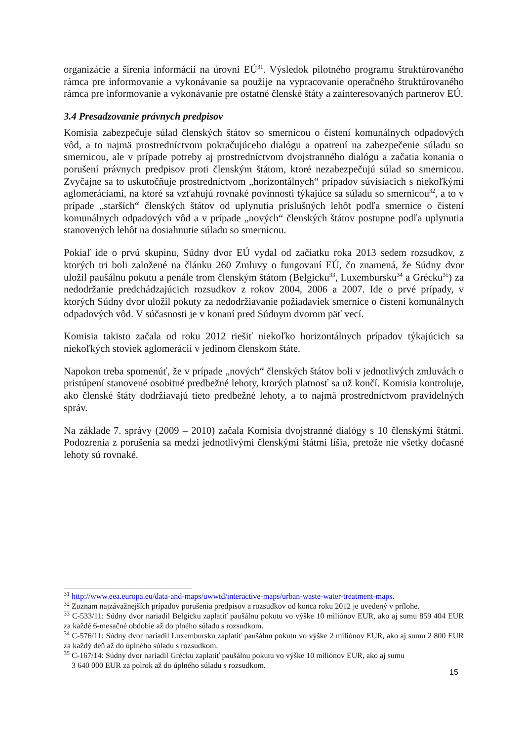organizácie a šírenia informácií na úrovni EÚ<sup>31</sup>. Výsledok pilotného programu štruktúrovaného rámca pre informovanie a vykonávanie sa použije na vypracovanie operačného štruktúrovaného rámca pre informovanie a vykonávanie pre ostatné členské štáty a zainteresovaných partnerov EÚ.
3.4 Presadzovanie právnych predpisov
Komisia zabezpečuje súlad členských štátov so smernicou o čistení komunálnych odpadových vôd, a to najmä prostredníctvom pokračujúceho dialógu a opatrení na zabezpečenie súladu so smernicou, ale v prípade potreby aj prostredníctvom dvojstranného dialógu a začatia konania o porušení právnych predpisov proti členským štátom, ktoré nezabezpečujú súlad so smernicou. Zvyčajne sa to uskutočňuje prostredníctvom „horizontálnych“ prípadov súvisiacich s niekoľkými aglomeráciami, na ktoré sa vzťahujú rovnaké povinnosti týkajúce sa súladu so smernicou<sup>32</sup>, a to v prípade „starších“ členských štátov od uplynutia príslušných lehôt podľa smernice o čistení komunálnych odpadových vôd a v prípade „nových“ členských štátov postupne podľa uplynutia stanovených lehôt na dosiahnutie súladu so smernicou.
Pokiaľ ide o prvú skupinu, Súdny dvor EÚ vydal od začiatku roka 2013 sedem rozsudkov, z ktorých tri boli založené na článku 260 Zmluvy o fungovaní EÚ, čo znamená, že Súdny dvor uložil paušálnu pokutu a penále trom členským štátom (Belgicku<sup>33</sup>, Luxembursku<sup>34</sup> a Grécku<sup>35</sup>) za nedodržanie predchádzajúcich rozsudkov z rokov 2004, 2006 a 2007. Ide o prvé prípady, v ktorých Súdny dvor uložil pokuty za nedodržiavanie požiadaviek smernice o čistení komunálnych odpadových vôd. V súčasnosti je v konaní pred Súdnym dvorom päť vecí.
Komisia takisto začala od roku 2012 riešiť niekoľko horizontálnych prípadov týkajúcich sa niekoľkých stoviek aglomerácií v jedinom členskom štáte.
Napokon treba spomenúť, že v prípade „nových“ členských štátov boli v jednotlivých zmluvách o pristúpení stanovené osobitné predbežné lehoty, ktorých platnosť sa už končí. Komisia kontroluje, ako členské štáty dodržiavajú tieto predbežné lehoty, a to najmä prostredníctvom pravidelných správ.
Na základe 7. správy (2009 – 2010) začala Komisia dvojstranné dialógy s 10 členskými štátmi. Podozrenia z porušenia sa medzi jednotlivými členskými štátmi líšia, pretože nie všetky dočasné lehoty sú rovnaké.
<sup>31</sup> http://www.eea.europa.eu/data-and-maps/uwwtd/interactive-maps/urban-waste-water-treatment-maps.
<sup>32</sup> Zoznam najzávažnejších prípadov porušenia predpisov a rozsudkov od konca roku 2012 je uvedený v prílohe.
<sup>33</sup> C-533/11: Súdny dvor nariadil Belgicku zaplatiť paušálnu pokutu vo výške 10 miliónov EUR, ako aj sumu 859 404 EUR za každé 6-mesačné obdobie až do plného súladu s rozsudkom.
<sup>34</sup> C-576/11: Súdny dvor nariadil Luxembursku zaplatiť paušálnu pokutu vo výške 2 miliónov EUR, ako aj sumu 2 800 EUR za každý deň až do úplného súladu s rozsudkom.
<sup>35</sup> C-167/14: Súdny dvor nariadil Grécku zaplatiť paušálnu pokutu vo výške 10 miliónov EUR, ako aj sumu
3 640 000 EUR za polrok až do úplného súladu s rozsudkom.
15